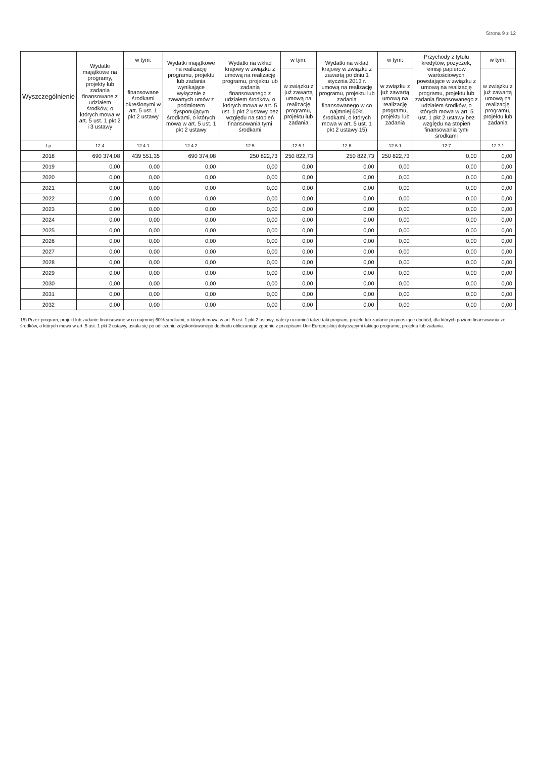Strona 9 z 12
| Wyszczególnienie | Wydatki majątkowe na programy, projekty lub zadania finansowane z udziałem środków, o których mowa w art. 5 ust. 1 pkt 2 i 3 ustawy | w tym: | Wydatki majątkowe na realizację programu, projektu lub zadania wynikające wyłącznie z zawartych umów z podmiotem dysponującym środkami, o których mowa w art. 5 ust. 1 pkt 2 ustawy | Wydatki na wkład krajowy w związku z umową na realizację programu, projektu lub zadania finansowanego z udziałem środków, o których mowa w art. 5 ust. 1 pkt 2 ustawy bez względu na stopień finansowania tymi środkami | w tym: | Wydatki na wkład krajowy w związku z zawartą po dniu 1 stycznia 2013 r. umową na realizację programu, projektu lub zadania finansowanego w co najmniej 60% środkami, o których mowa w art. 5 ust. 1 pkt 2 ustawy 15) | w tym: | Przychody z tytułu kredytów, pożyczek, emisji papierów wartościowych powstające w związku z umową na realizację programu, projektu lub zadania finansowanego z udziałem środków, o których mowa w art. 5 ust. 1 pkt 2 ustawy bez względu na stopień finansowania tymi środkami | w tym: |
| --- | --- | --- | --- | --- | --- | --- | --- | --- | --- |
| | | finansowane środkami określonymi w art. 5 ust. 1 pkt 2 ustawy | | | w związku z już zawartą umową na realizację programu, projektu lub zadania | | w związku z już zawartą umową na realizację programu, projektu lub zadania | | w związku z już zawartą umową na realizację programu, projektu lub zadania |
| Lp | 12.4 | 12.4.1 | 12.4.2 | 12.5 | 12.5.1 | 12.6 | 12.6.1 | 12.7 | 12.7.1 |
| 2018 | 690 374,08 | 439 551,35 | 690 374,08 | 250 822,73 | 250 822,73 | 250 822,73 | 250 822,73 | 0,00 | 0,00 |
| 2019 | 0,00 | 0,00 | 0,00 | 0,00 | 0,00 | 0,00 | 0,00 | 0,00 | 0,00 |
| 2020 | 0,00 | 0,00 | 0,00 | 0,00 | 0,00 | 0,00 | 0,00 | 0,00 | 0,00 |
| 2021 | 0,00 | 0,00 | 0,00 | 0,00 | 0,00 | 0,00 | 0,00 | 0,00 | 0,00 |
| 2022 | 0,00 | 0,00 | 0,00 | 0,00 | 0,00 | 0,00 | 0,00 | 0,00 | 0,00 |
| 2023 | 0,00 | 0,00 | 0,00 | 0,00 | 0,00 | 0,00 | 0,00 | 0,00 | 0,00 |
| 2024 | 0,00 | 0,00 | 0,00 | 0,00 | 0,00 | 0,00 | 0,00 | 0,00 | 0,00 |
| 2025 | 0,00 | 0,00 | 0,00 | 0,00 | 0,00 | 0,00 | 0,00 | 0,00 | 0,00 |
| 2026 | 0,00 | 0,00 | 0,00 | 0,00 | 0,00 | 0,00 | 0,00 | 0,00 | 0,00 |
| 2027 | 0,00 | 0,00 | 0,00 | 0,00 | 0,00 | 0,00 | 0,00 | 0,00 | 0,00 |
| 2028 | 0,00 | 0,00 | 0,00 | 0,00 | 0,00 | 0,00 | 0,00 | 0,00 | 0,00 |
| 2029 | 0,00 | 0,00 | 0,00 | 0,00 | 0,00 | 0,00 | 0,00 | 0,00 | 0,00 |
| 2030 | 0,00 | 0,00 | 0,00 | 0,00 | 0,00 | 0,00 | 0,00 | 0,00 | 0,00 |
| 2031 | 0,00 | 0,00 | 0,00 | 0,00 | 0,00 | 0,00 | 0,00 | 0,00 | 0,00 |
| 2032 | 0,00 | 0,00 | 0,00 | 0,00 | 0,00 | 0,00 | 0,00 | 0,00 | 0,00 |
15) Przez program, projekt lub zadanie finansowane w co najmniej 60% środkami, o których mowa w art. 5 ust. 1 pkt 2 ustawy, należy rozumieć także taki program, projekt lub zadanie przynoszące dochód, dla których poziom finansowania ze środków, o których mowa w art. 5 ust. 1 pkt 2 ustawy, ustala się po odliczeniu zdyskontowanego dochodu obliczanego zgodnie z przepisami Unii Europejskiej dotyczącymi takiego programu, projektu lub zadania.